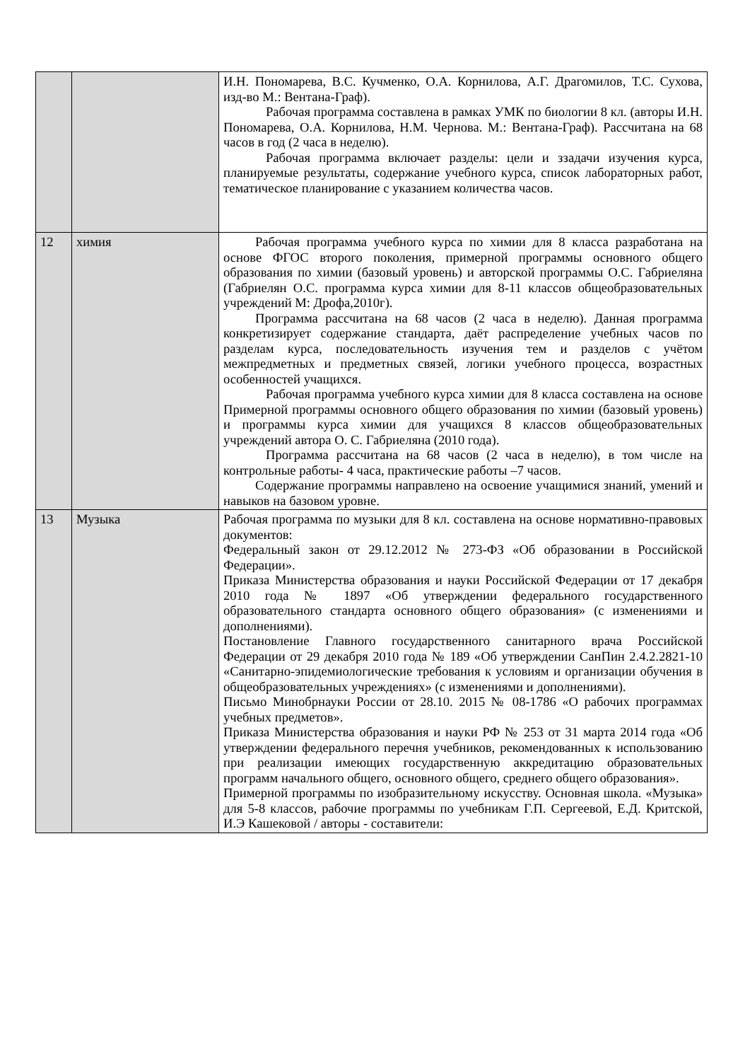| | | И.Н. Пономарева, В.С. Кучменко, О.А. Корнилова, А.Г. Драгомилов, Т.С. Сухова, изд-во М.: Вентана-Граф). Рабочая программа составлена в рамках УМК по биологии 8 кл. (авторы И.Н. Пономарева, О.А. Корнилова, Н.М. Чернова. М.: Вентана-Граф). Рассчитана на 68 часов в год (2 часа в неделю). Рабочая программа включает разделы: цели и ззадачи изучения курса, планируемые результаты, содержание учебного курса, список лабораторных работ, тематическое планирование с указанием количества часов. |
| 12 | химия | Рабочая программа учебного курса по химии для 8 класса разработана на основе ФГОС второго поколения, примерной программы основного общего образования по химии (базовый уровень) и авторской программы О.С. Габриеляна (Габриелян О.С. программа курса химии для 8-11 классов общеобразовательных учреждений М: Дрофа,2010г). Программа рассчитана на 68 часов (2 часа в неделю). Данная программа конкретизирует содержание стандарта, даёт распределение учебных часов по разделам курса, последовательность изучения тем и разделов с учётом межпредметных и предметных связей, логики учебного процесса, возрастных особенностей учащихся. Рабочая программа учебного курса химии для 8 класса составлена на основе Примерной программы основного общего образования по химии (базовый уровень) и программы курса химии для учащихся 8 классов общеобразовательных учреждений автора О. С. Габриеляна (2010 года). Программа рассчитана на 68 часов (2 часа в неделю), в том числе на контрольные работы- 4 часа, практические работы –7 часов. Содержание программы направлено на освоение учащимися знаний, умений и навыков на базовом уровне. |
| 13 | Музыка | Рабочая программа по музыки для 8 кл. составлена на основе нормативно-правовых документов: Федеральный закон от 29.12.2012 № 273-ФЗ «Об образовании в Российской Федерации». Приказа Министерства образования и науки Российской Федерации от 17 декабря 2010 года № 1897 «Об утверждении федерального государственного образовательного стандарта основного общего образования» (с изменениями и дополнениями). Постановление Главного государственного санитарного врача Российской Федерации от 29 декабря 2010 года № 189 «Об утверждении СанПин 2.4.2.2821-10 «Санитарно-эпидемиологические требования к условиям и организации обучения в общеобразовательных учреждениях» (с изменениями и дополнениями). Письмо Минобрнауки России от 28.10. 2015 № 08-1786 «О рабочих программах учебных предметов». Приказа Министерства образования и науки РФ № 253 от 31 марта 2014 года «Об утверждении федерального перечня учебников, рекомендованных к использованию при реализации имеющих государственную аккредитацию образовательных программ начального общего, основного общего, среднего общего образования». Примерной программы по изобразительному искусству. Основная школа. «Музыка» для 5-8 классов, рабочие программы по учебникам Г.П. Сергеевой, Е.Д. Критской, И.Э Кашековой / авторы - составители: |